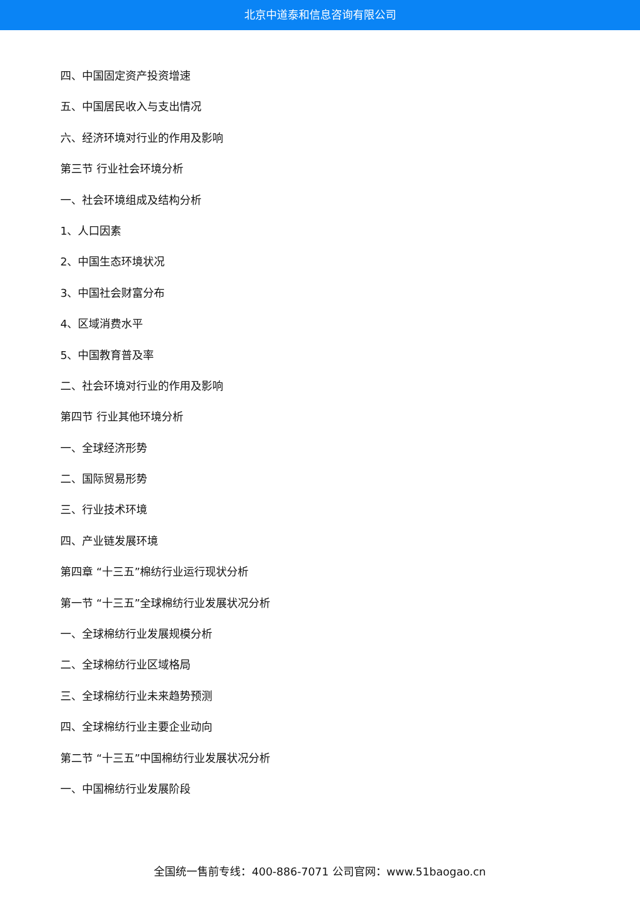北京中道泰和信息咨询有限公司
四、中国固定资产投资增速
五、中国居民收入与支出情况
六、经济环境对行业的作用及影响
第三节 行业社会环境分析
一、社会环境组成及结构分析
1、人口因素
2、中国生态环境状况
3、中国社会财富分布
4、区域消费水平
5、中国教育普及率
二、社会环境对行业的作用及影响
第四节 行业其他环境分析
一、全球经济形势
二、国际贸易形势
三、行业技术环境
四、产业链发展环境
第四章 “十三五”棉纺行业运行现状分析
第一节 “十三五”全球棉纺行业发展状况分析
一、全球棉纺行业发展规模分析
二、全球棉纺行业区域格局
三、全球棉纺行业未来趋势预测
四、全球棉纺行业主要企业动向
第二节 “十三五”中国棉纺行业发展状况分析
一、中国棉纺行业发展阶段
全国统一售前专线：400-886-7071 公司官网：www.51baogao.cn